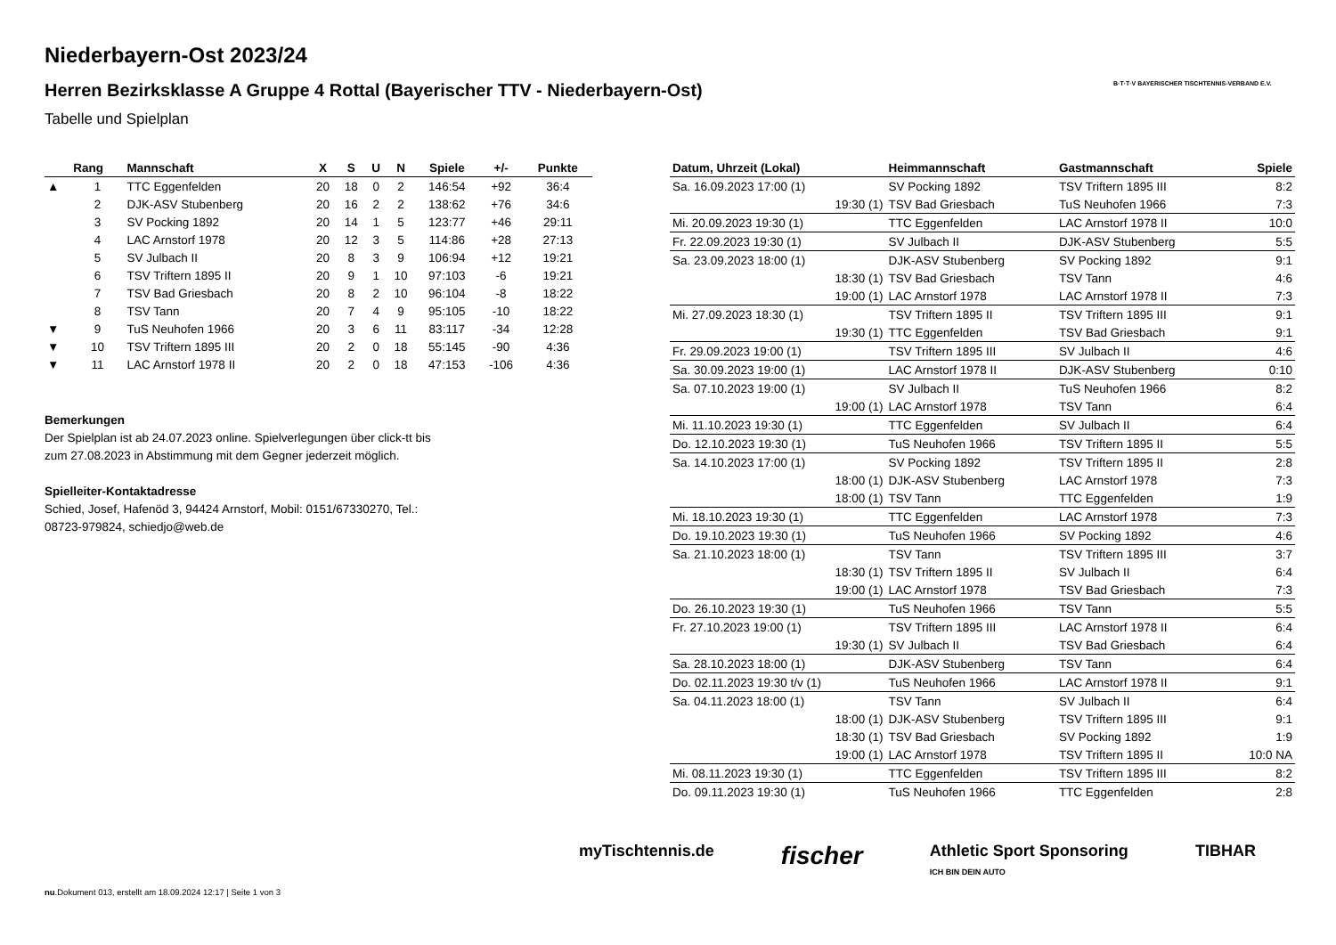Niederbayern-Ost 2023/24
Herren Bezirksklasse A Gruppe 4 Rottal (Bayerischer TTV - Niederbayern-Ost)
Tabelle und Spielplan
B·T·T·V BAYERISCHER TISCHTENNIS-VERBAND E.V.
| | Rang | Mannschaft | X | S | U | N | Spiele | +/- | Punkte |
| --- | --- | --- | --- | --- | --- | --- | --- | --- | --- |
| ▲ | 1 | TTC Eggenfelden | 20 | 18 | 0 | 2 | 146:54 | +92 | 36:4 |
| | 2 | DJK-ASV Stubenberg | 20 | 16 | 2 | 2 | 138:62 | +76 | 34:6 |
| | 3 | SV Pocking 1892 | 20 | 14 | 1 | 5 | 123:77 | +46 | 29:11 |
| | 4 | LAC Arnstorf 1978 | 20 | 12 | 3 | 5 | 114:86 | +28 | 27:13 |
| | 5 | SV Julbach II | 20 | 8 | 3 | 9 | 106:94 | +12 | 19:21 |
| | 6 | TSV Triftern 1895 II | 20 | 9 | 1 | 10 | 97:103 | -6 | 19:21 |
| | 7 | TSV Bad Griesbach | 20 | 8 | 2 | 10 | 96:104 | -8 | 18:22 |
| | 8 | TSV Tann | 20 | 7 | 4 | 9 | 95:105 | -10 | 18:22 |
| ▼ | 9 | TuS Neuhofen 1966 | 20 | 3 | 6 | 11 | 83:117 | -34 | 12:28 |
| ▼ | 10 | TSV Triftern 1895 III | 20 | 2 | 0 | 18 | 55:145 | -90 | 4:36 |
| ▼ | 11 | LAC Arnstorf 1978 II | 20 | 2 | 0 | 18 | 47:153 | -106 | 4:36 |
Bemerkungen
Der Spielplan ist ab 24.07.2023 online. Spielverlegungen über click-tt bis zum 27.08.2023 in Abstimmung mit dem Gegner jederzeit möglich.
Spielleiter-Kontaktadresse
Schied, Josef, Hafenöd 3, 94424 Arnstorf, Mobil: 0151/67330270, Tel.: 08723-979824, schiedjo@web.de
| Datum, Uhrzeit (Lokal) | Heimmannschaft | Gastmannschaft | Spiele |
| --- | --- | --- | --- |
| Sa. 16.09.2023 17:00 (1) | SV Pocking 1892 | TSV Triftern 1895 III | 8:2 |
| 19:30 (1) | TSV Bad Griesbach | TuS Neuhofen 1966 | 7:3 |
| Mi. 20.09.2023 19:30 (1) | TTC Eggenfelden | LAC Arnstorf 1978 II | 10:0 |
| Fr. 22.09.2023 19:30 (1) | SV Julbach II | DJK-ASV Stubenberg | 5:5 |
| Sa. 23.09.2023 18:00 (1) | DJK-ASV Stubenberg | SV Pocking 1892 | 9:1 |
| 18:30 (1) | TSV Bad Griesbach | TSV Tann | 4:6 |
| 19:00 (1) | LAC Arnstorf 1978 | LAC Arnstorf 1978 II | 7:3 |
| Mi. 27.09.2023 18:30 (1) | TSV Triftern 1895 II | TSV Triftern 1895 III | 9:1 |
| 19:30 (1) | TTC Eggenfelden | TSV Bad Griesbach | 9:1 |
| Fr. 29.09.2023 19:00 (1) | TSV Triftern 1895 III | SV Julbach II | 4:6 |
| Sa. 30.09.2023 19:00 (1) | LAC Arnstorf 1978 II | DJK-ASV Stubenberg | 0:10 |
| Sa. 07.10.2023 19:00 (1) | SV Julbach II | TuS Neuhofen 1966 | 8:2 |
| 19:00 (1) | LAC Arnstorf 1978 | TSV Tann | 6:4 |
| Mi. 11.10.2023 19:30 (1) | TTC Eggenfelden | SV Julbach II | 6:4 |
| Do. 12.10.2023 19:30 (1) | TuS Neuhofen 1966 | TSV Triftern 1895 II | 5:5 |
| Sa. 14.10.2023 17:00 (1) | SV Pocking 1892 | TSV Triftern 1895 II | 2:8 |
| 18:00 (1) | DJK-ASV Stubenberg | LAC Arnstorf 1978 | 7:3 |
| 18:00 (1) | TSV Tann | TTC Eggenfelden | 1:9 |
| Mi. 18.10.2023 19:30 (1) | TTC Eggenfelden | LAC Arnstorf 1978 | 7:3 |
| Do. 19.10.2023 19:30 (1) | TuS Neuhofen 1966 | SV Pocking 1892 | 4:6 |
| Sa. 21.10.2023 18:00 (1) | TSV Tann | TSV Triftern 1895 III | 3:7 |
| 18:30 (1) | TSV Triftern 1895 II | SV Julbach II | 6:4 |
| 19:00 (1) | LAC Arnstorf 1978 | TSV Bad Griesbach | 7:3 |
| Do. 26.10.2023 19:30 (1) | TuS Neuhofen 1966 | TSV Tann | 5:5 |
| Fr. 27.10.2023 19:00 (1) | TSV Triftern 1895 III | LAC Arnstorf 1978 II | 6:4 |
| 19:30 (1) | SV Julbach II | TSV Bad Griesbach | 6:4 |
| Sa. 28.10.2023 18:00 (1) | DJK-ASV Stubenberg | TSV Tann | 6:4 |
| Do. 02.11.2023 19:30 t/v (1) | TuS Neuhofen 1966 | LAC Arnstorf 1978 II | 9:1 |
| Sa. 04.11.2023 18:00 (1) | TSV Tann | SV Julbach II | 6:4 |
| 18:00 (1) | DJK-ASV Stubenberg | TSV Triftern 1895 III | 9:1 |
| 18:30 (1) | TSV Bad Griesbach | SV Pocking 1892 | 1:9 |
| 19:00 (1) | LAC Arnstorf 1978 | TSV Triftern 1895 II | 10:0 NA |
| Mi. 08.11.2023 19:30 (1) | TTC Eggenfelden | TSV Triftern 1895 III | 8:2 |
| Do. 09.11.2023 19:30 (1) | TuS Neuhofen 1966 | TTC Eggenfelden | 2:8 |
myTischtennis.de fischer Athletic Sport Sponsoring
ICH BIN DEIN AUTO TIBHAR
nu.Dokument 013, erstellt am 18.09.2024 12:17 | Seite 1 von 3